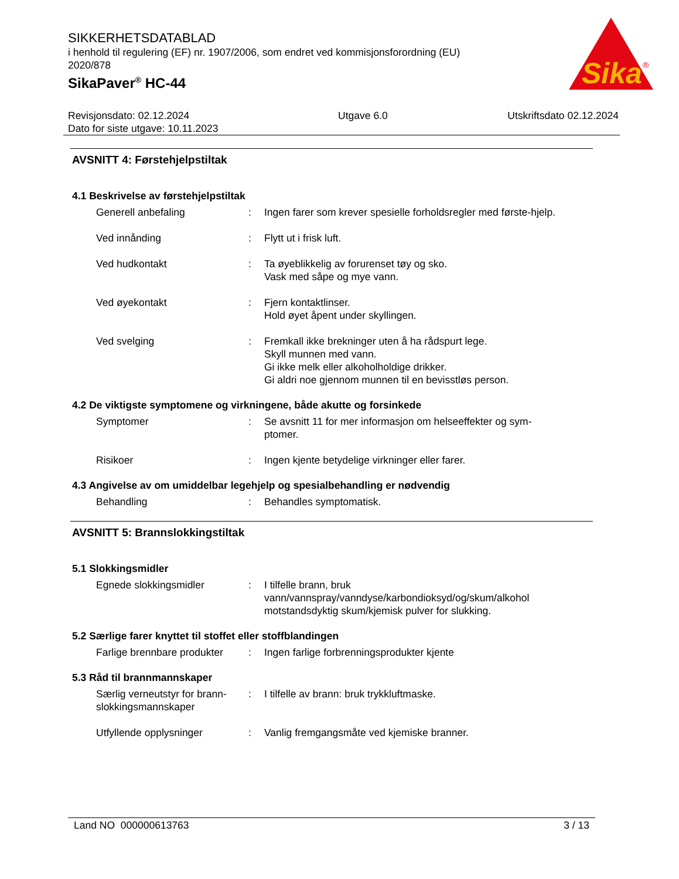Sika
®
SIKKERHETSDATABLAD
i henhold til regulering (EF) nr. 1907/2006, som endret ved kommisjonsforordning (EU) 2020/878
SikaPaver<sup>®</sup> HC-44
Revisjonsdato: 02.12.2024
Dato for siste utgave: 10.11.2023
Utgave 6.0 Utskriftsdato 02.12.2024
AVSNITT 4: Førstehjelpstiltak
4.1 Beskrivelse av førstehjelpstiltak
Generell anbefaling : Ingen farer som krever spesielle forholdsregler med første-hjelp.
Ved innånding : Flytt ut i frisk luft.
Ved hudkontakt : Ta øyeblikkelig av forurenset tøy og sko.
Vask med såpe og mye vann.
Ved øyekontakt : Fjern kontaktlinser.
Hold øyet åpent under skyllingen.
Ved svelging : Fremkall ikke brekninger uten å ha rådspurt lege.
Skyll munnen med vann.
Gi ikke melk eller alkoholholdige drikker.
Gi aldri noe gjennom munnen til en bevisstløs person.
4.2 De viktigste symptomene og virkningene, både akutte og forsinkede
Symptomer : Se avsnitt 11 for mer informasjon om helseeffekter og sym-ptomer.
Risikoer : Ingen kjente betydelige virkninger eller farer.
4.3 Angivelse av om umiddelbar legehjelp og spesialbehandling er nødvendig
Behandling : Behandles symptomatisk.
AVSNITT 5: Brannslokkingstiltak
5.1 Slokkingsmidler
Egnede slokkingsmidler : I tilfelle brann, bruk vann/vannspray/vanndyse/karbondioksyd/og/skum/alkohol motstandsdyktig skum/kjemisk pulver for slukking.
5.2 Særlige farer knyttet til stoffet eller stoffblandingen
Farlige brennbare produkter
: Ingen farlige forbrenningsprodukter kjente
5.3 Råd til brannmannskaper
Særlig verneutstyr for brann-slokkingsmannskaper
: I tilfelle av brann: bruk trykkluftmaske.
Utfyllende opplysninger : Vanlig fremgangsmåte ved kjemiske branner.
Land NO 000000613763 3 / 13